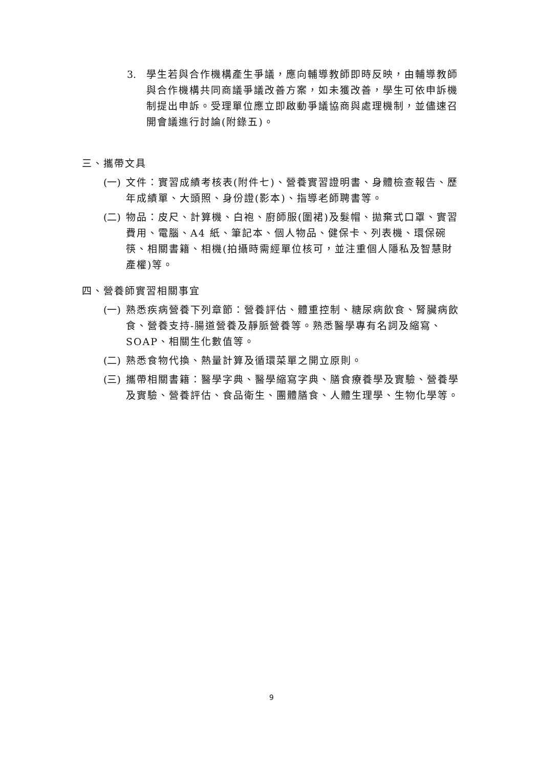3. 學生若與合作機構產生爭議，應向輔導教師即時反映，由輔導教師與合作機構共同商議爭議改善方案，如未獲改善，學生可依申訴機制提出申訴。受理單位應立即啟動爭議協商與處理機制，並儘速召開會議進行討論(附錄五)。
三、攜帶文具
(一) 文件：實習成績考核表(附件七)、營養實習證明書、身體檢查報告、歷年成績單、大頭照、身份證(影本)、指導老師聘書等。
(二) 物品：皮尺、計算機、白袍、廚師服(圍裙)及髮帽、拋棄式口罩、實習費用、電腦、A4 紙、筆記本、個人物品、健保卡、列表機、環保碗筷、相關書籍、相機(拍攝時需經單位核可，並注重個人隱私及智慧財產權)等。
四、營養師實習相關事宜
(一) 熟悉疾病營養下列章節：營養評估、體重控制、糖尿病飲食、腎臟病飲食、營養支持-腸道營養及靜脈營養等。熟悉醫學專有名詞及縮寫、SOAP、相關生化數值等。
(二) 熟悉食物代換、熱量計算及循環菜單之開立原則。
(三) 攜帶相關書籍：醫學字典、醫學縮寫字典、膳食療養學及實驗、營養學及實驗、營養評估、食品衛生、團體膳食、人體生理學、生物化學等。
9